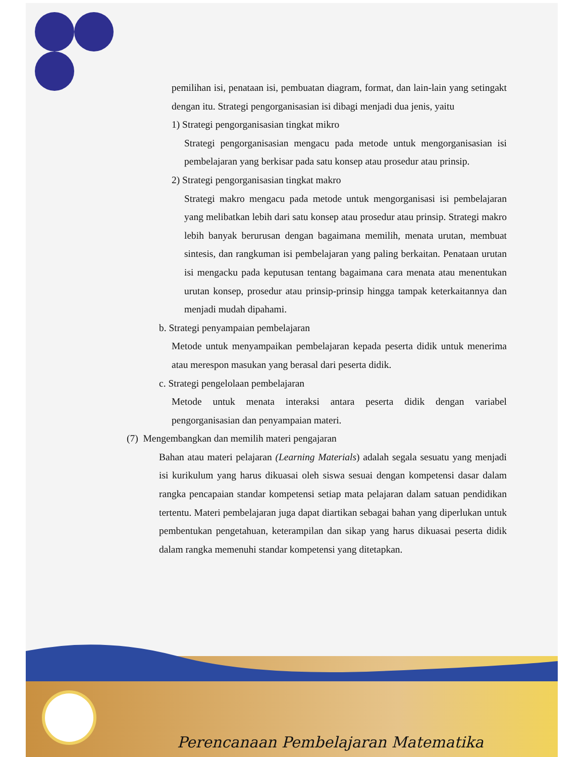pemilihan isi, penataan isi, pembuatan diagram, format, dan lain-lain yang setingakt dengan itu. Strategi pengorganisasian isi dibagi menjadi dua jenis, yaitu
1) Strategi pengorganisasian tingkat mikro
Strategi pengorganisasian mengacu pada metode untuk mengorganisasian isi pembelajaran yang berkisar pada satu konsep atau prosedur atau prinsip.
2) Strategi pengorganisasian tingkat makro
Strategi makro mengacu pada metode untuk mengorganisasi isi pembelajaran yang melibatkan lebih dari satu konsep atau prosedur atau prinsip. Strategi makro lebih banyak berurusan dengan bagaimana memilih, menata urutan, membuat sintesis, dan rangkuman isi pembelajaran yang paling berkaitan. Penataan urutan isi mengacku pada keputusan tentang bagaimana cara menata atau menentukan urutan konsep, prosedur atau prinsip-prinsip hingga tampak keterkaitannya dan menjadi mudah dipahami.
b. Strategi penyampaian pembelajaran
Metode untuk menyampaikan pembelajaran kepada peserta didik untuk menerima atau merespon masukan yang berasal dari peserta didik.
c. Strategi pengelolaan pembelajaran
Metode untuk menata interaksi antara peserta didik dengan variabel pengorganisasian dan penyampaian materi.
(7) Mengembangkan dan memilih materi pengajaran
Bahan atau materi pelajaran (Learning Materials) adalah segala sesuatu yang menjadi isi kurikulum yang harus dikuasai oleh siswa sesuai dengan kompetensi dasar dalam rangka pencapaian standar kompetensi setiap mata pelajaran dalam satuan pendidikan tertentu. Materi pembelajaran juga dapat diartikan sebagai bahan yang diperlukan untuk pembentukan pengetahuan, keterampilan dan sikap yang harus dikuasai peserta didik dalam rangka memenuhi standar kompetensi yang ditetapkan.
Perencanaan Pembelajaran Matematika